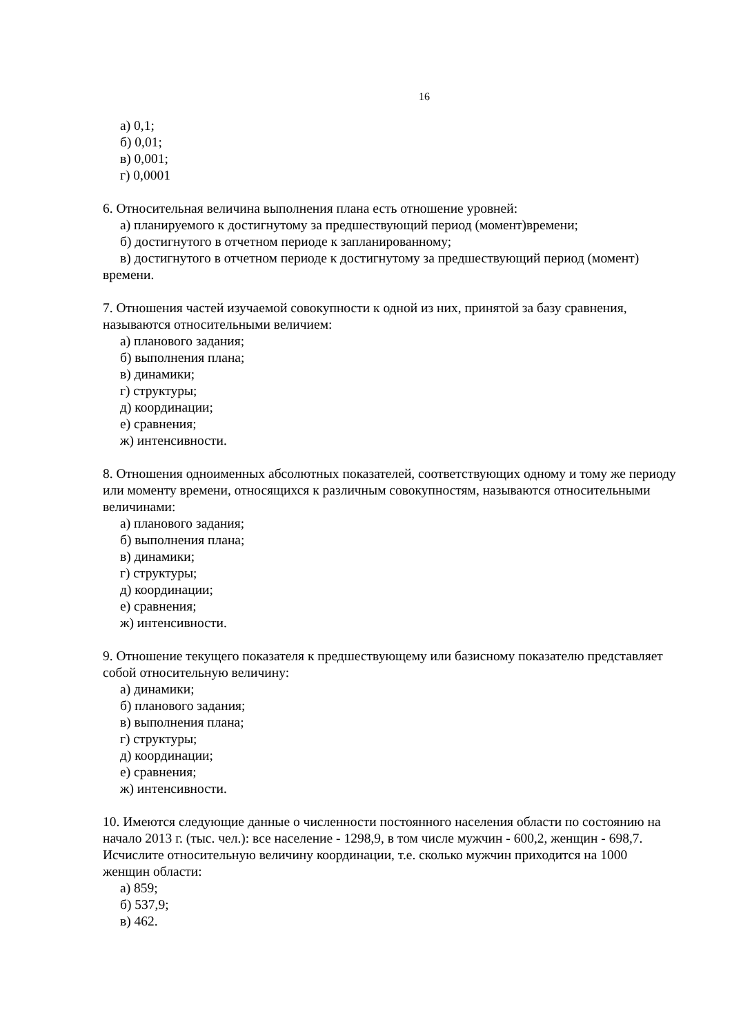16
а) 0,1;
б) 0,01;
в) 0,001;
г) 0,0001
6. Относительная величина выполнения плана есть отношение уровней:
а) планируемого к достигнутому за предшествующий период (момент)времени;
б) достигнутого в отчетном периоде к запланированному;
в) достигнутого в отчетном периоде к достигнутому за предшествующий период (момент) времени.
7. Отношения частей изучаемой совокупности к одной из них, принятой за базу сравнения, называются относительными величием:
а) планового задания;
б) выполнения плана;
в) динамики;
г) структуры;
д) координации;
е) сравнения;
ж) интенсивности.
8. Отношения одноименных абсолютных показателей, соответствующих одному и тому же периоду или моменту времени, относящихся к различным совокупностям, называются относительными величинами:
а) планового задания;
б) выполнения плана;
в) динамики;
г) структуры;
д) координации;
е) сравнения;
ж) интенсивности.
9. Отношение текущего показателя к предшествующему или базисному показателю представляет собой относительную величину:
а) динамики;
б) планового задания;
в) выполнения плана;
г) структуры;
д) координации;
е) сравнения;
ж) интенсивности.
10. Имеются следующие данные о численности постоянного населения области по состоянию на начало 2013 г. (тыс. чел.): все население - 1298,9, в том числе мужчин - 600,2, женщин - 698,7. Исчислите относительную величину координации, т.е. сколько мужчин приходится на 1000 женщин области:
а) 859;
б) 537,9;
в) 462.